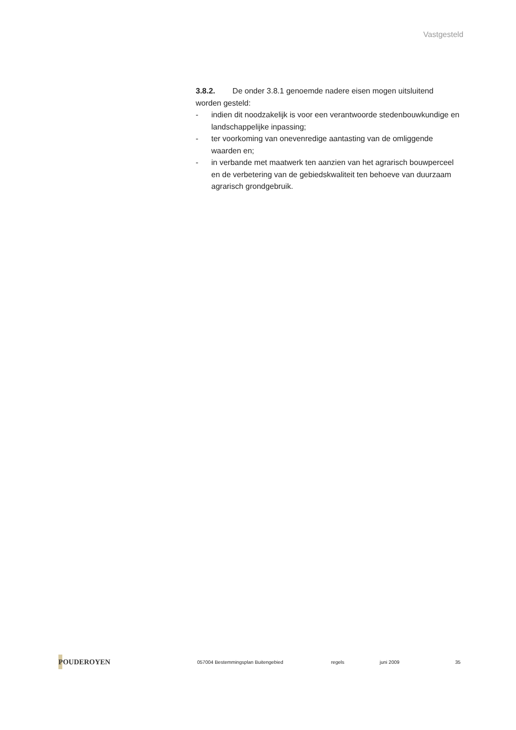Vastgesteld
3.8.2. De onder 3.8.1 genoemde nadere eisen mogen uitsluitend worden gesteld:
- indien dit noodzakelijk is voor een verantwoorde stedenbouwkundige en landschappelijke inpassing;
- ter voorkoming van onevenredige aantasting van de omliggende waarden en;
- in verbande met maatwerk ten aanzien van het agrarisch bouwperceel en de verbetering van de gebiedskwaliteit ten behoeve van duurzaam agrarisch grondgebruik.
POUDEROYEN
057004 Bestemmingsplan Buitengebied regels juni 2009 35